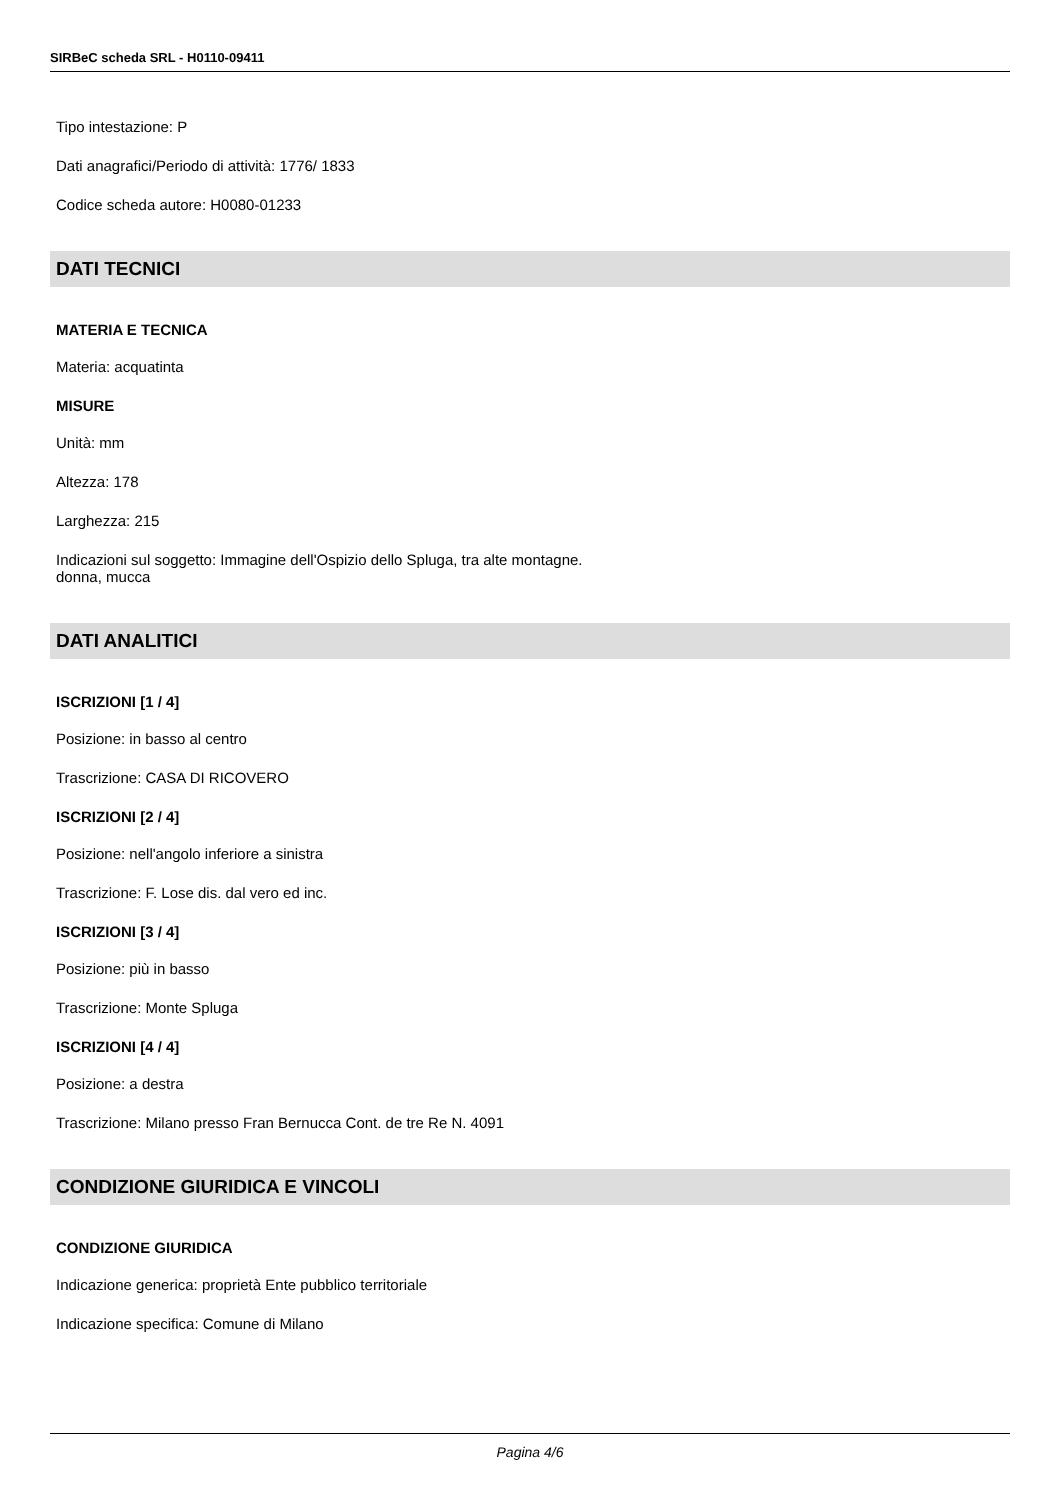SIRBeC scheda SRL - H0110-09411
Tipo intestazione: P
Dati anagrafici/Periodo di attività: 1776/ 1833
Codice scheda autore: H0080-01233
DATI TECNICI
MATERIA E TECNICA
Materia: acquatinta
MISURE
Unità: mm
Altezza: 178
Larghezza: 215
Indicazioni sul soggetto: Immagine dell'Ospizio dello Spluga, tra alte montagne.
donna, mucca
DATI ANALITICI
ISCRIZIONI [1 / 4]
Posizione: in basso al centro
Trascrizione: CASA DI RICOVERO
ISCRIZIONI [2 / 4]
Posizione: nell'angolo inferiore a sinistra
Trascrizione: F. Lose dis. dal vero ed inc.
ISCRIZIONI [3 / 4]
Posizione: più in basso
Trascrizione: Monte Spluga
ISCRIZIONI [4 / 4]
Posizione: a destra
Trascrizione: Milano presso Fran Bernucca Cont. de tre Re N. 4091
CONDIZIONE GIURIDICA E VINCOLI
CONDIZIONE GIURIDICA
Indicazione generica: proprietà Ente pubblico territoriale
Indicazione specifica: Comune di Milano
Pagina 4/6